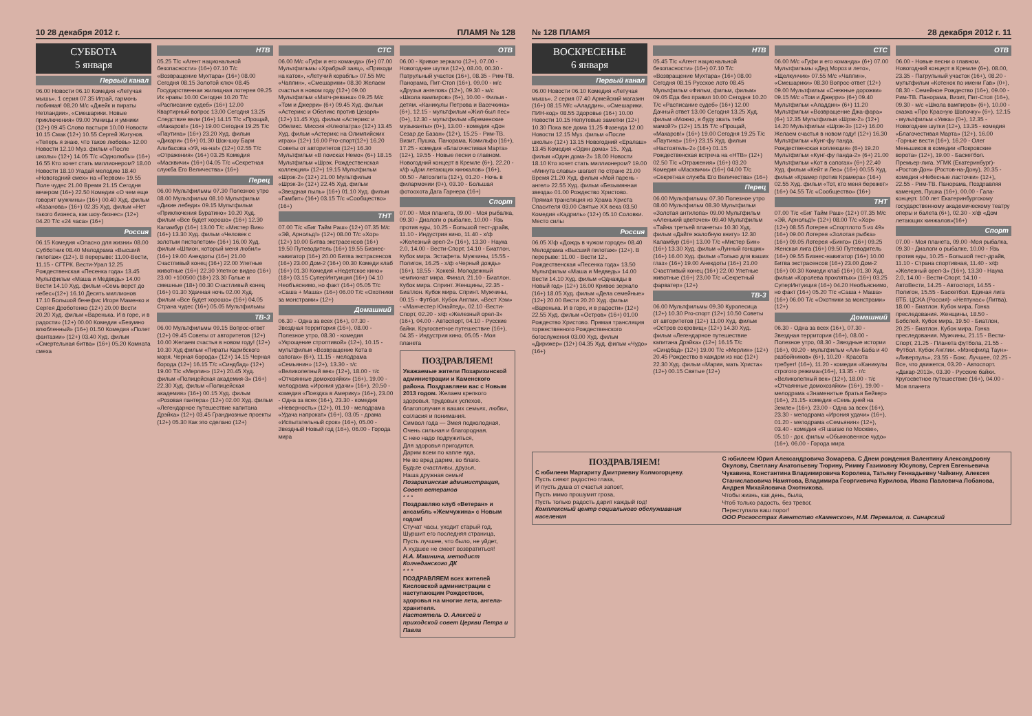10 28 декабря 2012 г. ПЛАМЯ № 128
СУББОТА
5 января
Первый канал
06.00 Новости 06.10 Комедия «Летучая мышь». 1 серия 07.35 Играй, гармонь любимая! 08.20 М/с «Джейк и пираты Нетландии», «Смешарики. Новые приключения» 09.00 Умницы и умники (12+) 09.45 Слово пастыря 10.00 Новости 10.15 Смак (12+) 10.55 Сергей Жигунов. «Теперь я знаю, что такое любовь» 12.00 Новости 12.10 Муз. фильм «После школы» (12+) 14.05 Т/с «Однолюбы» (16+) 16.55 Кто хочет стать миллионером? 18.00 Новости 18.10 Угадай мелодию 18.40 «Новогодний смех» на «Первом» 19.55 Поле чудес 21.00 Время 21.15 Сегодня вечером (16+) 22.50 Комедия «О чем еще говорят мужчины» (16+) 00.40 Худ. фильм «Казанова» (16+) 02.35 Худ. фильм «Нет такого бизнеса, как шоу-бизнес» (12+) 04.20 Т/с «24 часа» (16+)
Россия
06.15 Комедия «Опасно для жизни» 08.00 Субботник 08.40 Мелодрама «Высший пилотаж» (12+). В перерыве: 11.00-Вести, 11.15 - СГТРК. Вести-Урал 12.25 Рождественская «Песенка года» 13.45 Мультфильм «Маша и Медведь» 14.00 Вести 14.10 Худ. фильм «Семь верст до небес»(12+) 16.10 Десять миллионов 17.10 Большой бенефис Игоря Маменко и Сергея Дроботенко (12+) 20.00 Вести 20.20 Худ. фильм «Варенька. И в горе, и в радости» (12+) 00.00 Комедия «Безумно влюбленный» (16+) 01.50 Комедия «Полет фантазии» (12+) 03.40 Худ. фильм «Смертельная битва» (16+) 05.20 Комната смеха
НТВ
05.25 Т/с «Агент национальной безопасности» (16+) 07.10 Т/с «Возвращение Мухтара» (16+) 08.00 Сегодня 08.15 Золотой ключ 08.45 Государственная жилищная лотерея 09.25 Их нравы 10.00 Сегодня 10.20 Т/с «Расписание судеб» (16+) 12.00 Квартирный вопрос 13.00 Сегодня 13.25 Следствие вели (16+) 14.15 Т/с «Прощай, «Макаров!» (16+) 19.00 Сегодня 19.25 Т/с «Паутина» (16+) 23.20 Худ. фильм «Дикари» (16+) 01.30 Шок-шоу Бари Алибасова «Уй, на-на!» (12+) 02.55 Т/с «Отражения» (16+) 03.25 Комедия «Масквичи» (16+) 04.05 Т/с «Секретная служба Его Величества» (16+)
Перец
06.00 Мультфильмы 07.30 Полезное утро 08.00 Мультфильм 08.10 Мультфильм «Дикие лебеди» 09.15 Мультфильм «Приключения Буратино» 10.20 Худ. фильм «Все будет хорошо» (16+) 12.30 Каламбур (16+) 13.00 Т/с «Мистер Вин» (16+) 13.30 Худ. фильм «Человек с золотым пистолетом» (16+) 16.00 Худ. фильм «Шпион, который меня любил» (16+) 19.00 Анекдоты (16+) 21.00 Счастливый конец (16+) 22.00 Улетные животные (16+) 22.30 Улетное видео (16+) 23.00 +100500 (18+) 23.30 Голые и смешные (18+) 00.30 Счастливый конец (16+) 01.30 Удачная ночь 02.00 Худ. фильм «Все будет хорошо» (16+) 04.05 Страна чудес (16+) 05.05 Мультфильмы
ТВ-3
06.00 Мультфильмы 09.15 Вопрос-ответ (12+) 09.45 Советы от авторитетов (12+) 10.00 Желаем счастья в новом году! (12+) 10.30 Худ фильм «Пираты Карибского моря. Черная борода» (12+) 14.15 Черная борода (12+) 16.15 Т/с «Синдбад» (12+) 19.00 Т/с «Мерлин» (12+) 20.45 Худ. фильм «Полицейская академия-3» (16+) 22.30 Худ. фильм «Полицейская академия» (16+) 00.15 Худ. фильм «Розовая пантера» (12+) 02.00 Худ. фильм «Легендарное путешествие капитана Дрэйка» (12+) 03.45 Грандиозные проекты (12+) 05.30 Как это сделано (12+)
СТС
06.00 М/с «Гуфи и его команда» (6+) 07.00 Мультфильмы «Храбрый заяц», «Приходи на каток», «Летучий корабль» 07.55 М/с «Чаплин», «Смешарики» 08.30 Желаем счастья в новом году (12+) 09.00 Мультфильм «Матч-реванш» 09.25 М/с «Том и Джерри» (6+) 09.45 Худ. фильм «Астерикс и Обеликс против Цезаря» (12+) 11.45 Худ. фильм «Астерикс и Обеликс. Миссия «Клеопатра» (12+) 13.45 Худ. фильм «Астерикс на Олимпийских играх» (12+) 16.00 Pro-спорт(12+) 16.20 Советы от авторитетов (12+) 16.30 Мультфильм «В поисках Немо» (6+) 18.15 Мультфильм «Шрэк. Рождественская коллекция» (12+) 19.15 Мультфильм «Шрэк-2» (12+) 21.00 Мультфильм «Шрэк-3» (12+) 22.45 Худ. фильм «Звездная пыль» (16+) 01.10 Худ. фильм «Гамбит» (16+) 03.15 Т/с «Сообщество» (16+)
ТНТ
07.00 Т/с «Биг Тайм Раш» (12+) 07.35 М/с «Эй, Арнольд!» (12+) 08.00 Т/с «Хор» (12+) 10.00 Битва экстрасенсов (16+) 19.50 Путеводитель (16+) 19.55 Бизнес-навигатор (16+) 20.00 Битва экстрасенсов (16+) 23.00 Дом-2 (16+) 00.30 Комеди клаб (16+) 01.30 Комедия «Недетское кино» (18+) 03.15 СуперИнтуиция (16+) 04.10 Необъяснимо, но факт (16+) 05.05 Т/с «Саша + Маша» (16+) 06.00 Т/с «Охотники за монстрами» (12+)
Домашний
06.30 - Одна за всех (16+), 07.30 - Звездная территория (16+), 08.00 - Полезное утро, 08.30 - комедия «Укрощение строптивой» (12+), 10.15 - мультфильм «Возвращение Кота в сапогах» (6+), 11.15 - мелодрама «Семьянин» (12+), 13.30 - т/с «Великолепный век» (12+), 18.00 - т/с «Отчаянные домохозяйки» (16+), 19.00 - мелодрама «Ирония удачи» (16+), 20.50 - комедия «Поездка в Америку» (16+), 23.00 - Одна за всех (16+), 23.30 - комедия «Неверность» (12+), 01.10 - мелодрама «Удача напрокат» (16+), 03.05 - драма «Испытательный срок» (16+), 05.00 - Звездный Новый год (16+), 06.00 - Города мира
ОТВ
06.00 - Кривое зеркало (12+), 07.00 - Новогодние шутки (12+), 08.00, 00.30 - Патрульный участок (16+), 08.35 - Рим-ТВ. Панорама, Пит-Стоп (16+), 09.00 - м/с «Друзья ангелов» (12+), 09.30 - м/с «Школа вампиров» (6+), 10.00 - Фильм - детям. «Каникулы Петрова и Васечкина» (6+), 12.15 - мультфильм «Жил-был пес» (0+), 12.30 - мультфильм «Бременские музыканты» (0+), 13.00 - комедия «Дон Сезар де Базан» (12+), 15.25 - Рим-ТВ. Визит, Пушка, Панорама, Комильфо (16+), 17.25 - комедия «Благочестивая Марта» (12+), 19.55 - Новые песни о главном. Новогодний концерт в Кремле (6+), 22.20 - х/ф «Дом летающих кинжалов» (16+), 00.50 - Автоэлита (12+), 01.20 - Ночь в филармонии (0+), 03.10 - Большая фотоохота Дага Гарнера (16+)
Спорт
07.00 - Моя планета, 09.00 - Моя рыбалка, 09.30 - Диалоги о рыбалке, 10.00 - Язь против еды, 10.25 - Большой тест-драйв, 11.10 - Индустрия кино, 11.40 - х/ф «Железный орел-2» (16+), 13.30 - Наука 2.0, 14.00 - Вести-Спорт, 14.10 - Биатлон. Кубок мира. Эстафета. Мужчины, 15.55 - Полигон, 16.25 - х/ф «Черный дождь» (16+), 18.55 - Хоккей. Молодежный чемпионат мира. Финал, 21.10 - Биатлон. Кубок мира. Спринт. Женщины, 22.35 - Биатлон. Кубок мира. Спринт. Мужчины, 00.15 - Футбол. Кубок Англии. «Вест Хэм» - «Манчестер Юнайтед», 02.10 -Вести-Спорт, 02.20 - х/ф «Железный орел-3» (16+), 04.00 - Автоспорт, 04.10 - Русские байки. Кругосветное путешествие (16+), 04.35 - Индустрия кино, 05.05 - Моя планета
ПОЗДРАВЛЯЕМ!
Уважаемые жители Позарихинской администрации и Каменского района. Поздравляем вас с Новым 2013 годом. Желаем крепкого здоровья, трудовых успехов, благополучия в ваших семьях, любви, согласия и понимания.
Символ года — Змея подколодная,
Очень сильная и благородная.
С нею надо подружиться,
Для здоровья пригодится.
Дарим всем по капле яда,
Не во вред дарим, во благо.
Будьте счастливы, друзья,
Наша дружная семья!
Позарихинская администрация, Совет ветеранов
* * *
Поздравляю клуб «Ветеран» и ансамбль «Жемчужина» с Новым годом!
Стучат часы, уходит старый год,
Шуршит его последняя страница,
Пусть лучшее, что было, не уйдет,
А худшее не смеет возвратиться!
Н.А. Машнина, методист Колчеданского ДК
* * *
ПОЗДРАВЛЯЕМ всех жителей Кисловской администрации с наступающим Рождеством, здоровья на многие лета, ангела-хранителя.
Настоятель О. Алексей и приходской совет Церкви Петра и Павла
№ 128 ПЛАМЯ 28 декабря 2012 г. 11
ВОСКРЕСЕНЬЕ
6 января
Первый канал
06.00 Новости 06.10 Комедия «Летучая мышь». 2 серия 07.40 Армейский магазин (16+) 08.15 М/с «Аладдин», «Смешарики. ПИН-код» 08.55 Здоровье (16+) 10.00 Новости 10.15 Непутевые заметки (12+) 10.30 Пока все дома 11.25 Фазенда 12.00 Новости 12.15 Муз. фильм «После школы» (12+) 13.15 Новогодний «Ералаш» 13.45 Комедия «Один дома» 15.. Худ. фильм «Один дома-2» 18.00 Новости 18.10 Кто хочет стать миллионером? 19.00 «Минута славы» шагает по стране 21.00 Время 21.20 Худ. фильм «Мой парень - ангел» 22.55 Худ. фильм «Безымянная звезда» 01.00 Рождество Христово. Прямая трансляция из Храма Христа Спасителя 03.00 Святые XX века 03.50 Комедия «Кадриль» (12+) 05.10 Соловки. Место силы
Россия
06.05 Х/ф «Дождь в чужом городе» 08.40 Мелодрама «Высший пилотаж» (12+). В перерыве: 11.00 - Вести 12.. Рождественская «Песенка года» 13.50 Мультфильм «Маша и Медведь» 14.00 Вести 14.10 Худ. фильм «Однажды в Новый год» (12+) 16.00 Кривое зеркало (16+) 18.05 Худ. фильм «Дела семейные» (12+) 20.00 Вести 20.20 Худ. фильм «Варенька. И в горе, и в радости» (12+) 22.55 Худ. фильм «Остров» (16+) 01.00 Рождество Христово. Прямая трансляция торжественного Рождественского богослужения 03.00 Худ. фильм «Дирижер» (12+) 04.35 Худ. фильм «Чудо» (16+)
НТВ
05.45 Т/с «Агент национальной безопасности» (16+) 07.10 Т/с «Возвращение Мухтара» (16+) 08.00 Сегодня 08.15 Русское лото 08.45 Мультфильм «Фильм, фильм, фильм» 09.05 Еда без правил 10.00 Сегодня 10.20 Т/с «Расписание судеб» (16+) 12.00 Дачный ответ 13.00 Сегодня 13.25 Худ. фильм «Можно, я буду звать тебя мамой?» (12+) 15.15 Т/с «Прощай, «Макаров!» (16+) 19.00 Сегодня 19.25 Т/с «Паутина» (16+) 23.15 Худ. фильм «Настоятель-2» (16+) 01.15 Рождественская встреча на «НТВ» (12+) 02.50 Т/с «Отражения» (16+) 03.20 Комедия «Масквичи» (16+) 04.00 Т/с «Секретная служба Его Величества» (16+)
Перец
06.00 Мультфильмы 07.30 Полезное утро 08.00 Мультфильм 08.30 Мультфильм «Золотая антилопа» 09.00 Мультфильм «Аленький цветочек» 09.40 Мультфильм «Тайна третьей планеты» 10.30 Худ. фильм «Дайте жалобную книгу» 12.30 Каламбур (16+) 13.00 Т/с «Мистер Бин» (16+) 13.30 Худ. фильм «Лунный гонщик» (16+) 16.00 Худ. фильм «Только для ваших глаз» (16+) 19.00 Анекдоты (16+) 21.00 Счастливый конец (16+) 22.00 Улетные животные (16+) 23.00 Т/с «Секретный фарватер» (12+)
ТВ-3
06.00 Мультфильмы 09.30 Куролесица (12+) 10.30 Pro-спорт (12+) 10.50 Советы от авторитетов (12+) 11.00 Худ. фильм «Остров сокровищ» (12+) 14.30 Худ. фильм «Легендарное путешествие капитана Дрэйка» (12+) 16.15 Т/с «Синдбад» (12+) 19.00 Т/с «Мерлин» (12+) 20.45 Рождество в каждом из нас (12+) 22.30 Худ. фильм «Мария, мать Христа» (12+) 00.15 Святые (12+)
СТС
06.00 М/с «Гуфи и его команда» (6+) 07.00 Мультфильмы «Дед Мороз и лето», «Щелкунчик» 07.55 М/с «Чаплин», «Смешарики» 08.30 Вопрос-ответ (12+) 09.00 Мультфильм «Снежные дорожки» 09.15 М/с «Том и Джерри» (6+) 09.40 Мультфильм «Аладдин» (6+) 11.20 Мультфильм «Возвращение Джа-фара» (6+) 12.35 Мультфильм «Шрэк-2» (12+) 14.20 Мультфильм «Шрэк-3» (12+) 16.00 Желаем счастья в новом году! (12+) 16.30 Мультфильм «Кунг-фу панда. Рождественская коллекция» (6+) 19.20 Мультфильм «Кунг-фу панда-2» (6+) 21.00 Мультфильм «Кот в сапогах» (6+) 22.40 Худ. фильм «Кейт и Лео» (16+) 00.55 Худ. фильм «Крамер против Крамера» (16+) 02.55 Худ. фильм «Тот, кто меня бережет» (16+) 04.55 Т/с «Сообщество» (16+)
ТНТ
07.00 Т/с «Биг Тайм Раш» (12+) 07.35 М/с «Эй, Арнольд!» (12+) 08.00 Т/с «Хор» (12+) 08.55 Лотерея «Спортлото 5 из 49» (16+) 09.00 Лотерея «Золотая рыбка» (16+) 09.05 Лотерея «Бинго» (16+) 09.25 Женская лига (16+) 09.50 Путеводитель (16+) 09.55 Бизнес-навигатор (16+) 10.00 Битва экстрасенсов (16+) 23.00 Дом-2 (16+) 00.30 Комеди клаб (16+) 01.30 Худ. фильм «Королева проклятых» (16+) 03.25 СуперИнтуиция (16+) 04.20 Необъяснимо, но факт (16+) 05.20 Т/с «Саша + Маша» (16+) 06.00 Т/с «Охотники за монстрами» (12+)
Домашний
06.30 - Одна за всех (16+), 07.30 - Звездная территория (16+), 08.00 - Полезное утро, 08.30 - Звездные истории (16+), 09.20 - мультфильм «Али-Баба и 40 разбойников» (6+), 10.20 - Красота требует! (16+), 11.20 - комедия «Каникулы строгого режима»(16+), 13.35 - т/с «Великолепный век» (12+), 18.00 - т/с «Отчаянные домохозяйки» (16+), 19.00 - мелодрама «Знаменитые братья Бейкер» (16+), 21.15- комедия «Семь дней на Земле» (16+), 23.00 - Одна за всех (16+), 23.30 - мелодрама «Ирония удачи» (16+), 01.20 - мелодрама «Семьянин» (12+), 03.40 - комедия «Я шагаю по Москве», 05.10 - док. фильм «Обыкновенное чудо» (16+), 06.00 - Города мира
ОТВ
06.00 - Новые песни о главном. Новогодний концерт в Кремле (6+), 08.00, 23.35 - Патрульный участок (16+), 08.20 - мультфильм «Котенок по имени Гав» (0+), 08.30 - Семейное Рождество (16+), 09.00 - Рим-ТВ. Панорама, Визит, Пит-Стоп (16+), 09.30 - м/с «Школа вампиров» (6+), 10.00 - сказка «Про Красную Шапочку» (6+), 12.15 - мультфильм «Умка» (0+), 12.35 - Новогодние шутки (12+), 13.35 - комедия «Благочестивая Марта» (12+), 16.00 -Горные вести (16+), 16.20 - Олег Меньшиков в комедии «Покровские ворота» (12+), 19.00 - Баскетбол. Премьер-лига. УГМК (Екатеринбург)- «Ростов-Дон» (Ростов-на-Дону), 20.35 - комедия «Небесные ласточки» (12+), 22.55 - Рим-ТВ. Панорама, Поздравляя каменцев, Пушка (16+), 00.00 - Гала-концерт. 100 лет Екатеринбургскому государственному академическому театру оперы и балета (6+), 02.30 - х/ф «Дом летающих кинжалов»(16+)
Спорт
07.00 - Моя планета, 09.00 -Моя рыбалка, 09.30 - Диалоги о рыбалке, 10.00 - Язь против еды, 10.25 - Большой тест-драйв, 11.10 - Страна спортивная, 11.40 - х/ф «Железный орел-3» (16+), 13.30 - Наука 2.0, 14.00 - Вести-Спорт, 14.10 - АвтоВести, 14.25 - Автоспорт, 14.55 - Полигон, 15.55 - Баскетбол. Единая лига ВТБ. ЦСКА (Россия)- «Нептунас» (Литва), 18.00 - Биатлон. Кубок мира. Гонка преследования. Женщины, 18.50 - Бобслей. Кубок мира, 19.50 - Биатлон, 20.25 - Биатлон. Кубок мира. Гонка преследования. Мужчины, 21.15 - Вести-Спорт, 21.25 - Планета футбола, 21.55 - Футбол. Кубок Англии. «Мэнсфилд Таун»- «Ливерпуль», 23.55 - Бокс. Лучшее, 02.25 - Все, что движется, 03.20 - Автоспорт. «Дакар-2013», 03.30 - Русские байки. Кругосветное путешествие (16+), 04.00 - Моя планета
ПОЗДРАВЛЯЕМ!
С юбилеем Маргариту Дмитриевну Колмогорцеву.
Пусть сияют радостно глаза,
И пусть душа от счастья запоет,
Пусть мимо прошумит гроза,
Пусть только радость дарит каждый год!
Комплексный центр социального обслуживания населения
С юбилеем Юрия Александровича Зомарева. С Днем рождения Валентину Александровну Окулову, Светлану Анатольевну Тюрину, Римму Газимовну Юсупову, Сергея Евгеньевича Чукавина, Константина Владимировича Королева, Татьяну Геннадьевну Чайкину, Алексея Станиславовича Намятова, Владимира Георгиевича Курилова, Ивана Павловича Лобанова, Андрея Михайловича Охотникова.
Чтобы жизнь, как день, была,
Чтоб только радость, без тревог,
Переступала ваш порог!
ООО Росгосстрах Агентство «Каменское», Н.М. Перевалов, п. Синарский